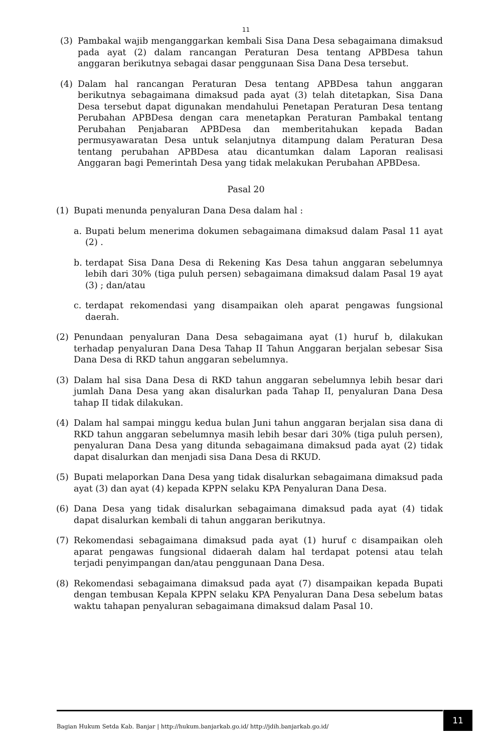11
(3) Pambakal wajib menganggarkan kembali Sisa Dana Desa sebagaimana dimaksud pada ayat (2) dalam rancangan Peraturan Desa tentang APBDesa tahun anggaran berikutnya sebagai dasar penggunaan Sisa Dana Desa tersebut.
(4) Dalam hal rancangan Peraturan Desa tentang APBDesa tahun anggaran berikutnya sebagaimana dimaksud pada ayat (3) telah ditetapkan, Sisa Dana Desa tersebut dapat digunakan mendahului Penetapan Peraturan Desa tentang Perubahan APBDesa dengan cara menetapkan Peraturan Pambakal tentang Perubahan Penjabaran APBDesa dan memberitahukan kepada Badan permusyawaratan Desa untuk selanjutnya ditampung dalam Peraturan Desa tentang perubahan APBDesa atau dicantumkan dalam Laporan realisasi Anggaran bagi Pemerintah Desa yang tidak melakukan Perubahan APBDesa.
Pasal 20
(1) Bupati menunda penyaluran Dana Desa dalam hal :
a. Bupati belum menerima dokumen sebagaimana dimaksud dalam Pasal 11 ayat (2) .
b. terdapat Sisa Dana Desa di Rekening Kas Desa tahun anggaran sebelumnya lebih dari 30% (tiga puluh persen) sebagaimana dimaksud dalam Pasal 19 ayat (3) ; dan/atau
c. terdapat rekomendasi yang disampaikan oleh aparat pengawas fungsional daerah.
(2) Penundaan penyaluran Dana Desa sebagaimana ayat (1) huruf b, dilakukan terhadap penyaluran Dana Desa Tahap II Tahun Anggaran berjalan sebesar Sisa Dana Desa di RKD tahun anggaran sebelumnya.
(3) Dalam hal sisa Dana Desa di RKD tahun anggaran sebelumnya lebih besar dari jumlah Dana Desa yang akan disalurkan pada Tahap II, penyaluran Dana Desa tahap II tidak dilakukan.
(4) Dalam hal sampai minggu kedua bulan Juni tahun anggaran berjalan sisa dana di RKD tahun anggaran sebelumnya masih lebih besar dari 30% (tiga puluh persen), penyaluran Dana Desa yang ditunda sebagaimana dimaksud pada ayat (2) tidak dapat disalurkan dan menjadi sisa Dana Desa di RKUD.
(5) Bupati melaporkan Dana Desa yang tidak disalurkan sebagaimana dimaksud pada ayat (3) dan ayat (4) kepada KPPN selaku KPA Penyaluran Dana Desa.
(6) Dana Desa yang tidak disalurkan sebagaimana dimaksud pada ayat (4) tidak dapat disalurkan kembali di tahun anggaran berikutnya.
(7) Rekomendasi sebagaimana dimaksud pada ayat (1) huruf c disampaikan oleh aparat pengawas fungsional didaerah dalam hal terdapat potensi atau telah terjadi penyimpangan dan/atau penggunaan Dana Desa.
(8) Rekomendasi sebagaimana dimaksud pada ayat (7) disampaikan kepada Bupati dengan tembusan Kepala KPPN selaku KPA Penyaluran Dana Desa sebelum batas waktu tahapan penyaluran sebagaimana dimaksud dalam Pasal 10.
Bagian Hukum Setda Kab. Banjar | http://hukum.banjarkab.go.id/ http://jdih.banjarkab.go.id/
11